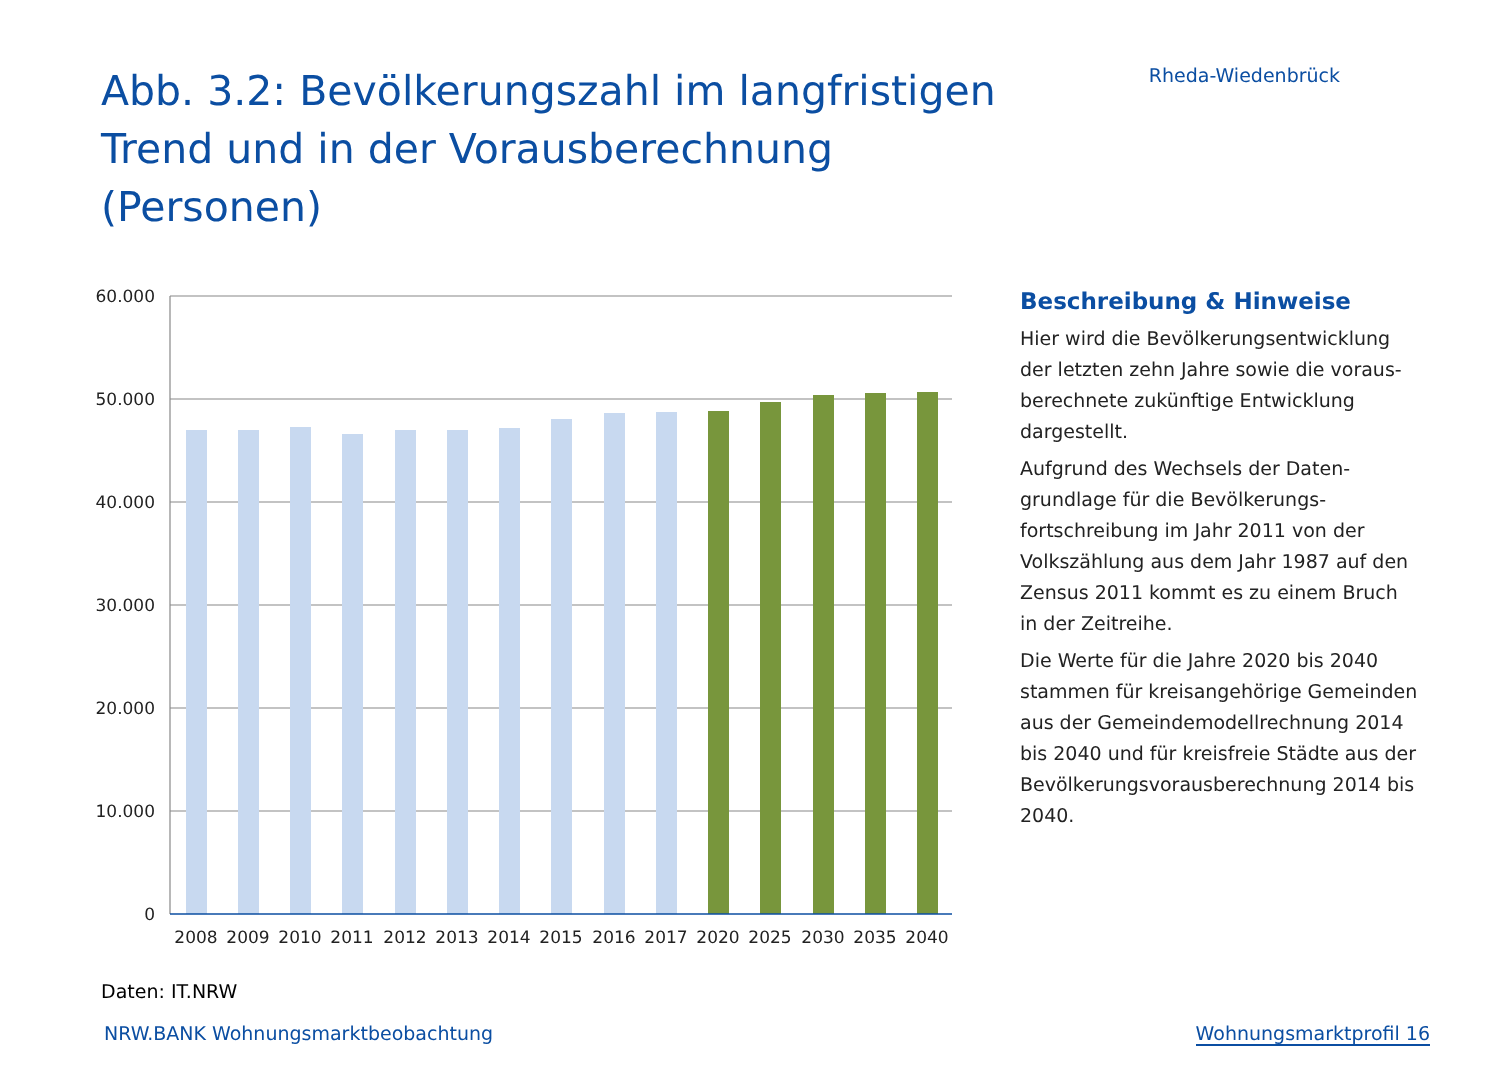Abb. 3.2: Bevölkerungszahl im langfristigen Trend und in der Vorausberechnung (Personen)
Rheda-Wiedenbrück
60.000
50.000
40.000
30.000
20.000
10.000
0
2008
2009
2010
2011
2012
2013
2014
2015
2016
2017
2020
2025
2030
2035
2040
Daten: IT.NRW
Beschreibung & Hinweise
Hier wird die Bevölkerungsentwicklung der letzten zehn Jahre sowie die voraus­berechnete zukünftige Entwicklung dargestellt.
Aufgrund des Wechsels der Daten­grundlage für die Bevölkerungs­fortschreibung im Jahr 2011 von der Volks­zählung aus dem Jahr 1987 auf den Zensus 2011 kommt es zu einem Bruch in der Zeitreihe.
Die Werte für die Jahre 2020 bis 2040 stammen für kreisangehörige Gemeinden aus der Gemeindemodellrechnung 2014 bis 2040 und für kreisfreie Städte aus der Bevölkerungsvorausberechnung 2014 bis 2040.
NRW.BANK Wohnungsmarktbeobachtung Wohnungsmarktprofil 16